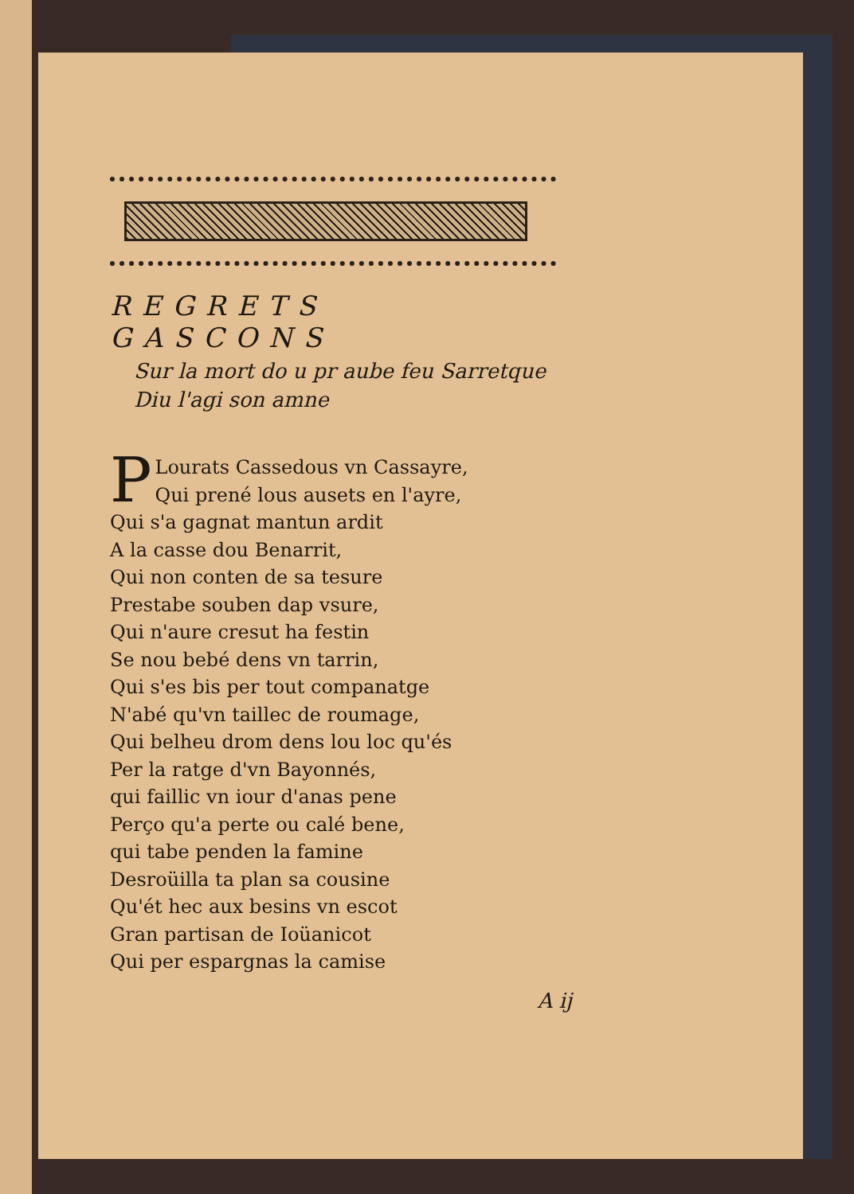REGRETS GASCONS
Sur la mort do u pr aube feu Sarretque
Diu l'agi son amne
PLourats Cassedous vn Cassayre,
Qui prené lous ausets en l'ayre,
Qui s'a gagnat mantun ardit
A la casse dou Benarrit,
Qui non conten de sa tesure
Prestabe souben dap vsure,
Qui n'aure cresut ha festin
Se nou bebé dens vn tarrin,
Qui s'es bis per tout companatge
N'abé qu'vn taillec de roumage,
Qui belheu drom dens lou loc qu'és
Per la ratge d'vn Bayonnés,
qui faillic vn iour d'anas pene
Perço qu'a perte ou calé bene,
qui tabe penden la famine
Desroüilla ta plan sa cousine
Qu'ét hec aux besins vn escot
Gran partisan de Ioüanicot
Qui per espargnas la camise
A ij